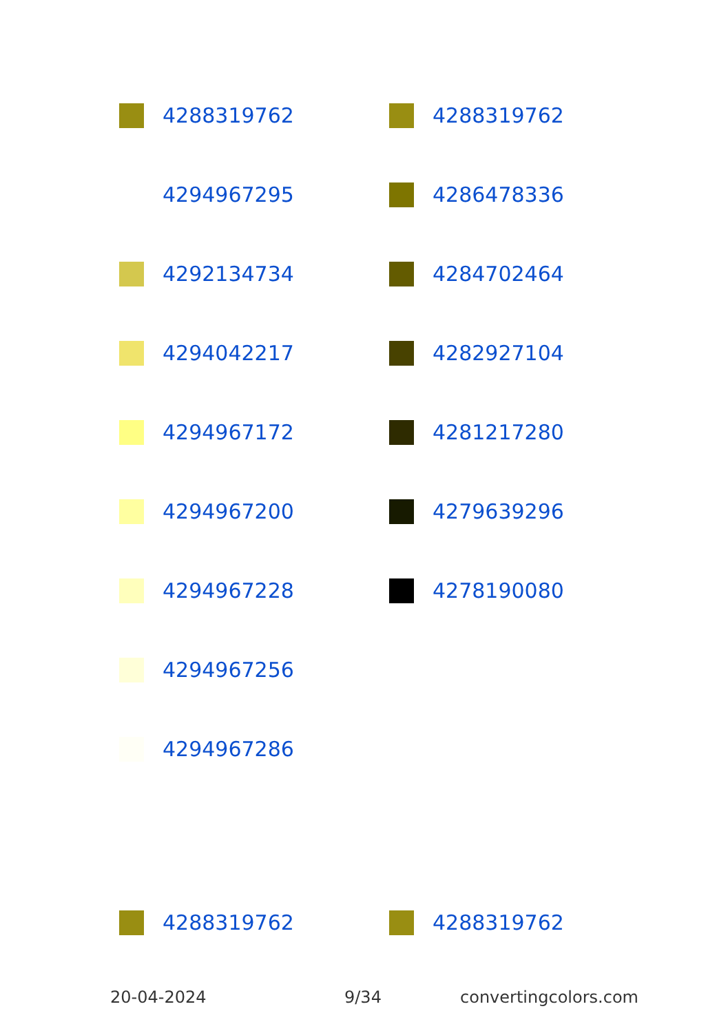4288319762
4294967295
4292134734
4294042217
4294967172
4294967200
4294967228
4294967256
4294967286
4288319762
4286478336
4284702464
4282927104
4281217280
4279639296
4278190080
4288319762 4288319762
20-04-2024 9/34 convertingcolors.com